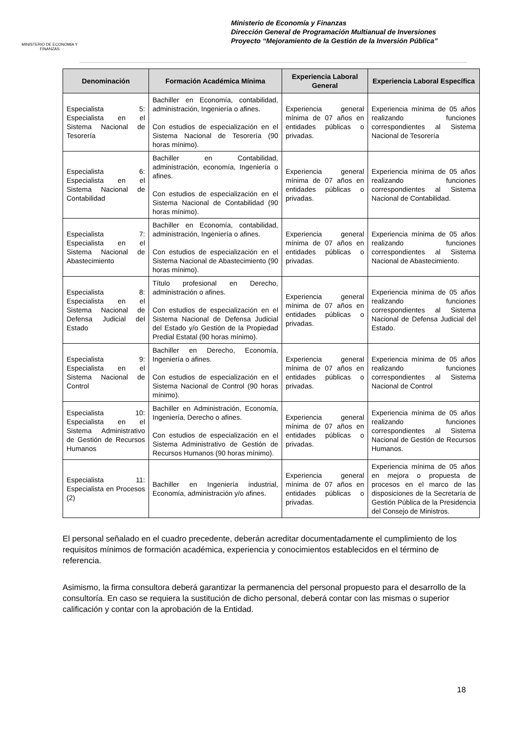MINISTERIO DE ECONOMIA Y FINANZAS
Ministerio de Economía y Finanzas
Dirección General de Programación Multianual de Inversiones
Proyecto “Mejoramiento de la Gestión de la Inversión Pública”
| Denominación | Formación Académica Mínima | Experiencia Laboral General | Experiencia Laboral Específica |
| --- | --- | --- | --- |
| Especialista 5: Especialista en el Sistema Nacional de Tesorería | Bachiller en Economía, contabilidad, administración, Ingeniería o afines. Con estudios de especialización en el Sistema Nacional de Tesorería (90 horas mínimo). | Experiencia general mínima de 07 años en entidades públicas o privadas. | Experiencia mínima de 05 años realizando funciones correspondientes al Sistema Nacional de Tesorería |
| Especialista 6: Especialista en el Sistema Nacional de Contabilidad | Bachiller en Contabilidad, administración, economía, Ingeniería o afines. Con estudios de especialización en el Sistema Nacional de Contabilidad (90 horas mínimo). | Experiencia general mínima de 07 años en entidades públicas o privadas. | Experiencia mínima de 05 años realizando funciones correspondientes al Sistema Nacional de Contabilidad. |
| Especialista 7: Especialista en el Sistema Nacional de Abastecimiento | Bachiller en Economía, contabilidad, administración, Ingeniería o afines. Con estudios de especialización en el Sistema Nacional de Abastecimiento (90 horas mínimo). | Experiencia general mínima de 07 años en entidades públicas o privadas. | Experiencia mínima de 05 años realizando funciones correspondientes al Sistema Nacional de Abastecimiento. |
| Especialista 8: Especialista en el Sistema Nacional de Defensa Judicial del Estado | Título profesional en Derecho, administración o afines. Con estudios de especialización en el Sistema Nacional de Defensa Judicial del Estado y/o Gestión de la Propiedad Predial Estatal (90 horas mínimo). | Experiencia general mínima de 07 años en entidades públicas o privadas. | Experiencia mínima de 05 años realizando funciones correspondientes al Sistema Nacional de Defensa Judicial del Estado. |
| Especialista 9: Especialista en el Sistema Nacional de Control | Bachiller en Derecho, Economía, Ingeniería o afines. Con estudios de especialización en el Sistema Nacional de Control (90 horas mínimo). | Experiencia general mínima de 07 años en entidades públicas o privadas. | Experiencia mínima de 05 años realizando funciones correspondientes al Sistema Nacional de Control |
| Especialista 10: Especialista en el Sistema Administrativo de Gestión de Recursos Humanos | Bachiller en Administración, Economía, Ingeniería, Derecho o afines. Con estudios de especialización en el Sistema Administrativo de Gestión de Recursos Humanos (90 horas mínimo). | Experiencia general mínima de 07 años en entidades públicas o privadas. | Experiencia mínima de 05 años realizando funciones correspondientes al Sistema Nacional de Gestión de Recursos Humanos. |
| Especialista 11: Especialista en Procesos (2) | Bachiller en Ingeniería industrial, Economía, administración y/o afines. | Experiencia general mínima de 07 años en entidades públicas o privadas. | Experiencia mínima de 05 años en mejora o propuesta de procesos en el marco de las disposiciones de la Secretaría de Gestión Pública de la Presidencia del Consejo de Ministros. |
El personal señalado en el cuadro precedente, deberán acreditar documentadamente el cumplimiento de los requisitos mínimos de formación académica, experiencia y conocimientos establecidos en el término de referencia.
Asimismo, la firma consultora deberá garantizar la permanencia del personal propuesto para el desarrollo de la consultoría. En caso se requiera la sustitución de dicho personal, deberá contar con las mismas o superior calificación y contar con la aprobación de la Entidad.
18